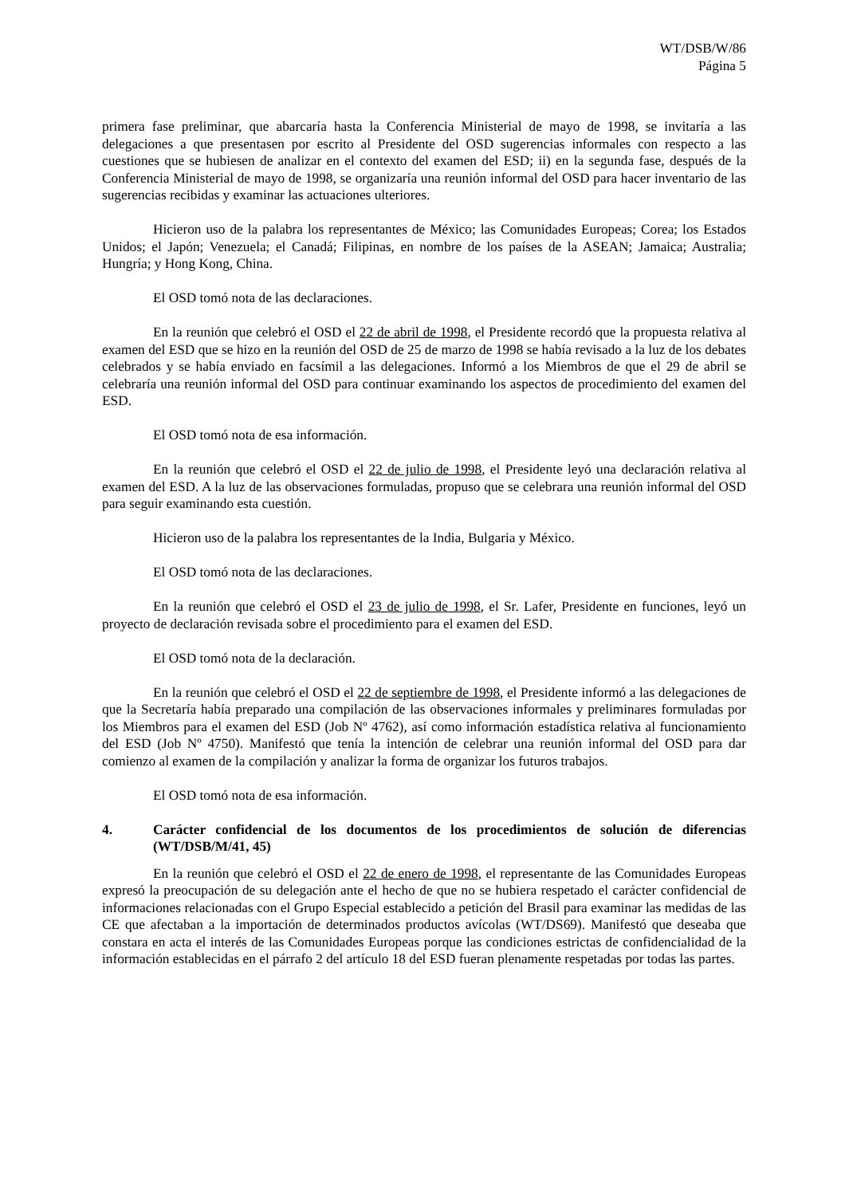WT/DSB/W/86
Página 5
primera fase preliminar, que abarcaría hasta la Conferencia Ministerial de mayo de 1998, se invitaría a las delegaciones a que presentasen por escrito al Presidente del OSD sugerencias informales con respecto a las cuestiones que se hubiesen de analizar en el contexto del examen del ESD; ii) en la segunda fase, después de la Conferencia Ministerial de mayo de 1998, se organizaría una reunión informal del OSD para hacer inventario de las sugerencias recibidas y examinar las actuaciones ulteriores.
Hicieron uso de la palabra los representantes de México; las Comunidades Europeas; Corea; los Estados Unidos; el Japón; Venezuela; el Canadá; Filipinas, en nombre de los países de la ASEAN; Jamaica; Australia; Hungría; y Hong Kong, China.
El OSD tomó nota de las declaraciones.
En la reunión que celebró el OSD el 22 de abril de 1998, el Presidente recordó que la propuesta relativa al examen del ESD que se hizo en la reunión del OSD de 25 de marzo de 1998 se había revisado a la luz de los debates celebrados y se había enviado en facsímil a las delegaciones. Informó a los Miembros de que el 29 de abril se celebraría una reunión informal del OSD para continuar examinando los aspectos de procedimiento del examen del ESD.
El OSD tomó nota de esa información.
En la reunión que celebró el OSD el 22 de julio de 1998, el Presidente leyó una declaración relativa al examen del ESD. A la luz de las observaciones formuladas, propuso que se celebrara una reunión informal del OSD para seguir examinando esta cuestión.
Hicieron uso de la palabra los representantes de la India, Bulgaria y México.
El OSD tomó nota de las declaraciones.
En la reunión que celebró el OSD el 23 de julio de 1998, el Sr. Lafer, Presidente en funciones, leyó un proyecto de declaración revisada sobre el procedimiento para el examen del ESD.
El OSD tomó nota de la declaración.
En la reunión que celebró el OSD el 22 de septiembre de 1998, el Presidente informó a las delegaciones de que la Secretaría había preparado una compilación de las observaciones informales y preliminares formuladas por los Miembros para el examen del ESD (Job Nº 4762), así como información estadística relativa al funcionamiento del ESD (Job Nº 4750). Manifestó que tenía la intención de celebrar una reunión informal del OSD para dar comienzo al examen de la compilación y analizar la forma de organizar los futuros trabajos.
El OSD tomó nota de esa información.
4. Carácter confidencial de los documentos de los procedimientos de solución de diferencias (WT/DSB/M/41, 45)
En la reunión que celebró el OSD el 22 de enero de 1998, el representante de las Comunidades Europeas expresó la preocupación de su delegación ante el hecho de que no se hubiera respetado el carácter confidencial de informaciones relacionadas con el Grupo Especial establecido a petición del Brasil para examinar las medidas de las CE que afectaban a la importación de determinados productos avícolas (WT/DS69). Manifestó que deseaba que constara en acta el interés de las Comunidades Europeas porque las condiciones estrictas de confidencialidad de la información establecidas en el párrafo 2 del artículo 18 del ESD fueran plenamente respetadas por todas las partes.